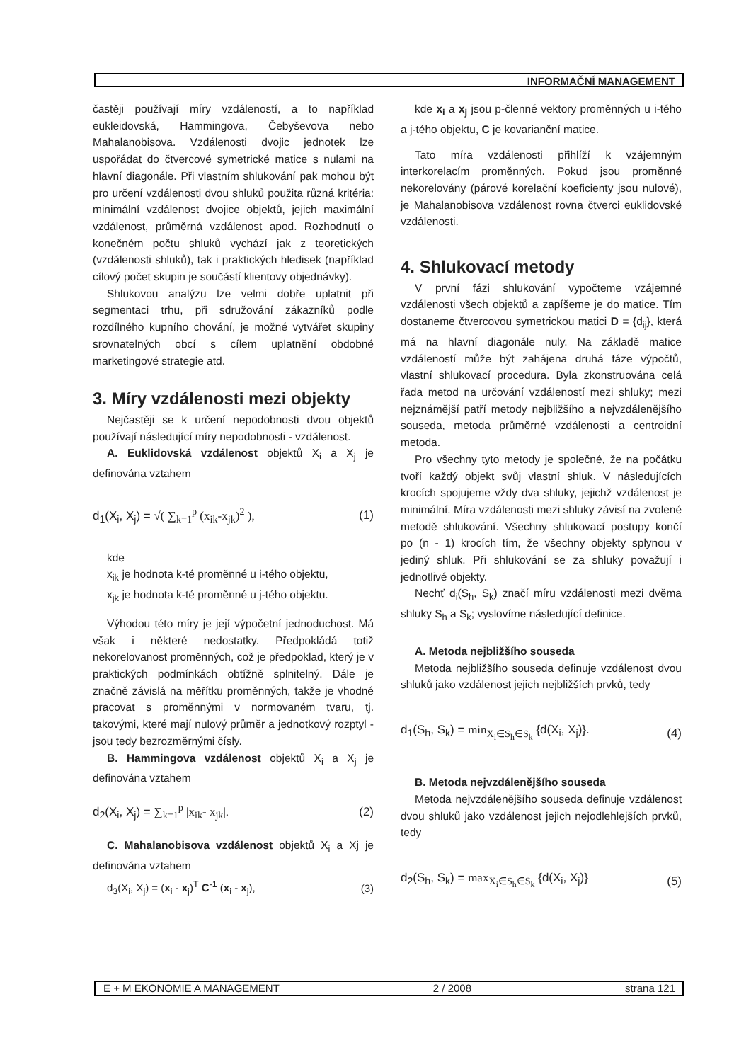INFORMAČNÍ MANAGEMENT
častěji používají míry vzdáleností, a to například eukleidovská, Hammingova, Čebyševova nebo Mahalanobisova. Vzdálenosti dvojic jednotek lze uspořádat do čtvercové symetrické matice s nulami na hlavní diagonále. Při vlastním shlukování pak mohou být pro určení vzdálenosti dvou shluků použita různá kritéria: minimální vzdálenost dvojice objektů, jejich maximální vzdálenost, průměrná vzdálenost apod. Rozhodnutí o konečném počtu shluků vychází jak z teoretických (vzdálenosti shluků), tak i praktických hledisek (například cílový počet skupin je součástí klientovy objednávky).
Shlukovou analýzu lze velmi dobře uplatnit při segmentaci trhu, při sdružování zákazníků podle rozdílného kupního chování, je možné vytvářet skupiny srovnatelných obcí s cílem uplatnění obdobné marketingové strategie atd.
3. Míry vzdálenosti mezi objekty
Nejčastěji se k určení nepodobnosti dvou objektů používají následující míry nepodobnosti - vzdálenost.
A. Euklidovská vzdálenost objektů X<sub>i</sub> a X<sub>j</sub> je definována vztahem
d<sub>1</sub>(X<sub>i</sub>, X<sub>j</sub>) = √( ∑<sub>k=1</sub><sup>p</sup> (x<sub>ik</sub>-x<sub>jk</sub>)<sup>2</sup> ), (1)
kde
x<sub>ik</sub> je hodnota k-té proměnné u i-tého objektu,
x<sub>jk</sub> je hodnota k-té proměnné u j-tého objektu.
Výhodou této míry je její výpočetní jednoduchost. Má však i některé nedostatky. Předpokládá totiž nekorelovanost proměnných, což je předpoklad, který je v praktických podmínkách obtížně splnitelný. Dále je značně závislá na měřítku proměnných, takže je vhodné pracovat s proměnnými v normovaném tvaru, tj. takovými, které mají nulový průměr a jednotkový rozptyl - jsou tedy bezrozměrnými čísly.
B. Hammingova vzdálenost objektů X<sub>i</sub> a X<sub>j</sub> je definována vztahem
d<sub>2</sub>(X<sub>i</sub>, X<sub>j</sub>) = ∑<sub>k=1</sub><sup>p</sup> |x<sub>ik</sub>- x<sub>jk</sub>|. (2)
C. Mahalanobisova vzdálenost objektů X<sub>i</sub> a Xj je definována vztahem
d<sub>3</sub>(X<sub>i</sub>, X<sub>j</sub>) = (x<sub>i</sub> - x<sub>j</sub>)<sup>T</sup> C<sup>-1</sup> (x<sub>i</sub> - x<sub>j</sub>), (3)
kde x<sub>i</sub> a x<sub>j</sub> jsou p-členné vektory proměnných u i-tého a j-tého objektu, C je kovarianční matice.
Tato míra vzdálenosti přihlíží k vzájemným interkorelacím proměnných. Pokud jsou proměnné nekorelovány (párové korelační koeficienty jsou nulové), je Mahalanobisova vzdálenost rovna čtverci euklidovské vzdálenosti.
4. Shlukovací metody
V první fázi shlukování vypočteme vzájemné vzdálenosti všech objektů a zapíšeme je do matice. Tím dostaneme čtvercovou symetrickou matici D = {d<sub>ij</sub>}, která má na hlavní diagonále nuly. Na základě matice vzdáleností může být zahájena druhá fáze výpočtů, vlastní shlukovací procedura. Byla zkonstruována celá řada metod na určování vzdáleností mezi shluky; mezi nejznámější patří metody nejbližšího a nejvzdálenějšího souseda, metoda průměrné vzdálenosti a centroidní metoda.
Pro všechny tyto metody je společné, že na počátku tvoří každý objekt svůj vlastní shluk. V následujících krocích spojujeme vždy dva shluky, jejichž vzdálenost je minimální. Míra vzdálenosti mezi shluky závisí na zvolené metodě shlukování. Všechny shlukovací postupy končí po (n - 1) krocích tím, že všechny objekty splynou v jediný shluk. Při shlukování se za shluky považují i jednotlivé objekty.
Nechť d<sub>i</sub>(S<sub>h</sub>, S<sub>k</sub>) značí míru vzdálenosti mezi dvěma shluky S<sub>h</sub> a S<sub>k</sub>; vyslovíme následující definice.
A. Metoda nejbližšího souseda
Metoda nejbližšího souseda definuje vzdálenost dvou shluků jako vzdálenost jejich nejbližších prvků, tedy
d<sub>1</sub>(S<sub>h</sub>, S<sub>k</sub>) = min<sub>X<sub>i</sub>∈S<sub>h</sub>∈S<sub>k</sub></sub> {d(X<sub>i</sub>, X<sub>j</sub>)}. (4)
B. Metoda nejvzdálenějšího souseda
Metoda nejvzdálenějšího souseda definuje vzdálenost dvou shluků jako vzdálenost jejich nejodlehlejších prvků, tedy
d<sub>2</sub>(S<sub>h</sub>, S<sub>k</sub>) = max<sub>X<sub>i</sub>∈S<sub>h</sub>∈S<sub>k</sub></sub> {d(X<sub>i</sub>, X<sub>j</sub>)} (5)
E + M EKONOMIE A MANAGEMENT 2 / 2008 strana 121